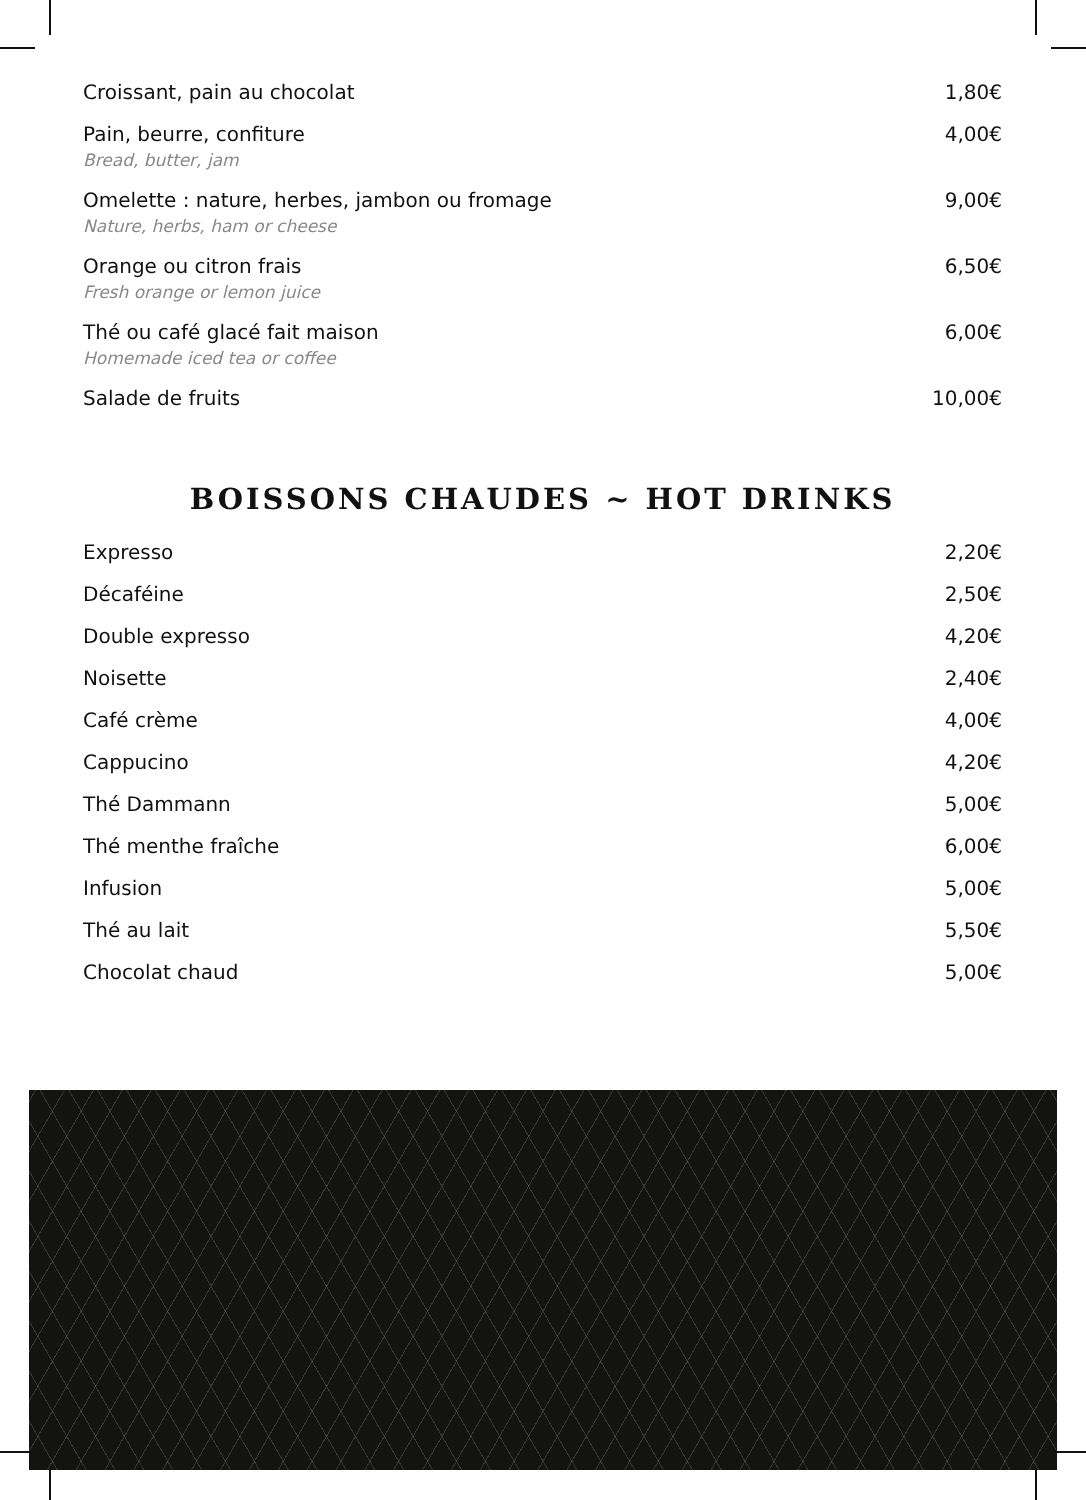Croissant, pain au chocolat 1,80€
Pain, beurre, confiture
Bread, butter, jam
4,00€
Omelette : nature, herbes, jambon ou fromage
Nature, herbs, ham or cheese
9,00€
Orange ou citron frais
Fresh orange or lemon juice
6,50€
Thé ou café glacé fait maison
Homemade iced tea or coffee
6,00€
Salade de fruits 10,00€
BOISSONS CHAUDES ~ HOT DRINKS
Expresso 2,20€
Décaféine 2,50€
Double expresso 4,20€
Noisette 2,40€
Café crème 4,00€
Cappucino 4,20€
Thé Dammann 5,00€
Thé menthe fraîche 6,00€
Infusion 5,00€
Thé au lait 5,50€
Chocolat chaud 5,00€